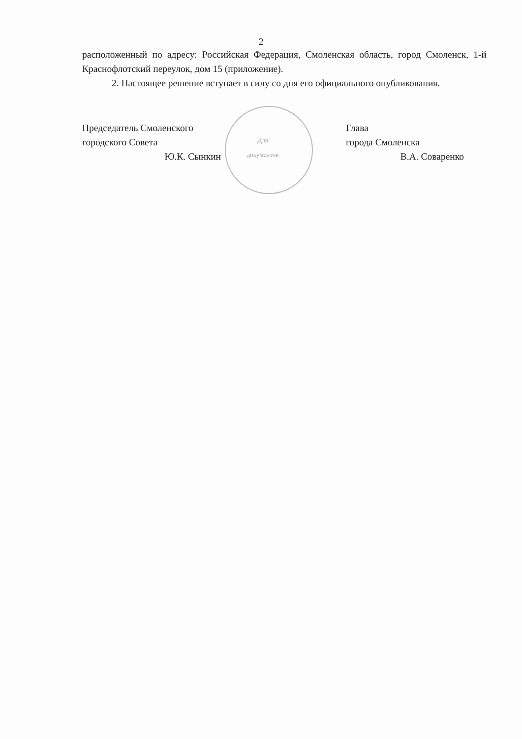2
расположенный по адресу: Российская Федерация, Смоленская область, город Смоленск, 1-й Краснофлотский переулок, дом 15 (приложение).
2. Настоящее решение вступает в силу со дня его официального опубликования.
Председатель Смоленского
городского Совета
Ю.К. Сынкин
Для документов
Глава
города Смоленска
В.А. Соваренко